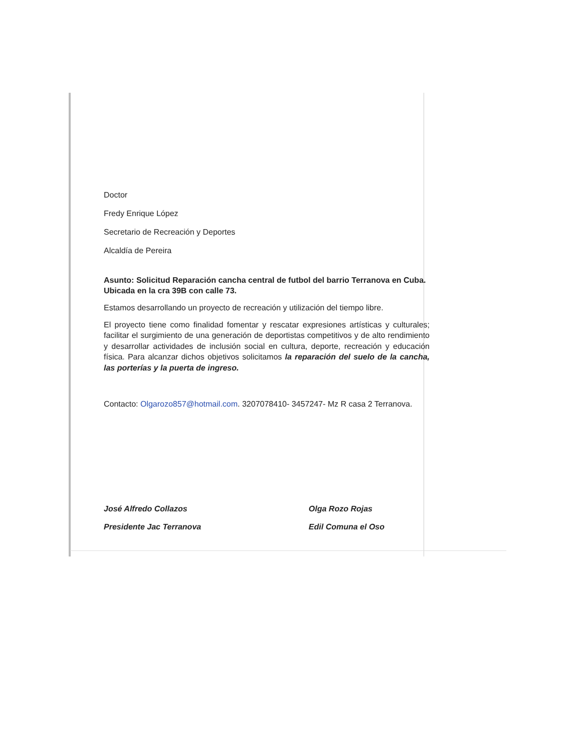Doctor
Fredy Enrique López
Secretario de Recreación y Deportes
Alcaldía de Pereira
Asunto: Solicitud Reparación cancha central de futbol del barrio Terranova en Cuba. Ubicada en la cra 39B con calle 73.
Estamos desarrollando un proyecto de recreación y utilización del tiempo libre.
El proyecto tiene como finalidad fomentar y rescatar expresiones artísticas y culturales; facilitar el surgimiento de una generación de deportistas competitivos y de alto rendimiento y desarrollar actividades de inclusión social en cultura, deporte, recreación y educación física. Para alcanzar dichos objetivos solicitamos la reparación del suelo de la cancha, las porterías y la puerta de ingreso.
Contacto: Olgarozo857@hotmail.com. 3207078410- 3457247- Mz R casa 2 Terranova.
José Alfredo Collazos
Presidente Jac Terranova
Olga Rozo Rojas
Edil Comuna el Oso